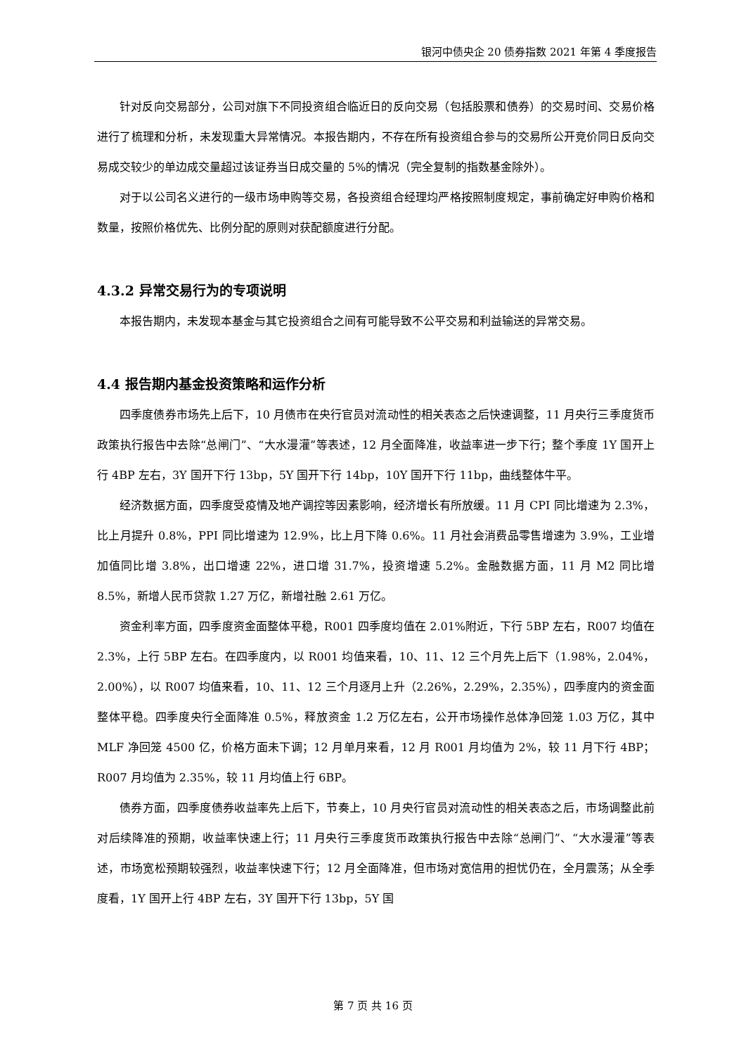银河中债央企 20 债券指数 2021 年第 4 季度报告
针对反向交易部分，公司对旗下不同投资组合临近日的反向交易（包括股票和债券）的交易时间、交易价格进行了梳理和分析，未发现重大异常情况。本报告期内，不存在所有投资组合参与的交易所公开竞价同日反向交易成交较少的单边成交量超过该证券当日成交量的 5%的情况（完全复制的指数基金除外）。
对于以公司名义进行的一级市场申购等交易，各投资组合经理均严格按照制度规定，事前确定好申购价格和数量，按照价格优先、比例分配的原则对获配额度进行分配。
4.3.2 异常交易行为的专项说明
本报告期内，未发现本基金与其它投资组合之间有可能导致不公平交易和利益输送的异常交易。
4.4 报告期内基金投资策略和运作分析
四季度债券市场先上后下，10 月债市在央行官员对流动性的相关表态之后快速调整，11 月央行三季度货币政策执行报告中去除“总闸门”、“大水漫灌”等表述，12 月全面降准，收益率进一步下行；整个季度 1Y 国开上行 4BP 左右，3Y 国开下行 13bp，5Y 国开下行 14bp，10Y 国开下行 11bp，曲线整体牛平。
经济数据方面，四季度受疫情及地产调控等因素影响，经济增长有所放缓。11 月 CPI 同比增速为 2.3%，比上月提升 0.8%，PPI 同比增速为 12.9%，比上月下降 0.6%。11 月社会消费品零售增速为 3.9%，工业增加值同比增 3.8%，出口增速 22%，进口增 31.7%，投资增速 5.2%。金融数据方面，11 月 M2 同比增 8.5%，新增人民币贷款 1.27 万亿，新增社融 2.61 万亿。
资金利率方面，四季度资金面整体平稳，R001 四季度均值在 2.01%附近，下行 5BP 左右，R007 均值在 2.3%，上行 5BP 左右。在四季度内，以 R001 均值来看，10、11、12 三个月先上后下（1.98%，2.04%，2.00%），以 R007 均值来看，10、11、12 三个月逐月上升（2.26%，2.29%，2.35%），四季度内的资金面整体平稳。四季度央行全面降准 0.5%，释放资金 1.2 万亿左右，公开市场操作总体净回笼 1.03 万亿，其中 MLF 净回笼 4500 亿，价格方面未下调；12 月单月来看，12 月 R001 月均值为 2%，较 11 月下行 4BP；R007 月均值为 2.35%，较 11 月均值上行 6BP。
债券方面，四季度债券收益率先上后下，节奏上，10 月央行官员对流动性的相关表态之后，市场调整此前对后续降准的预期，收益率快速上行；11 月央行三季度货币政策执行报告中去除“总闸门”、“大水漫灌”等表述，市场宽松预期较强烈，收益率快速下行；12 月全面降准，但市场对宽信用的担忧仍在，全月震荡；从全季度看，1Y 国开上行 4BP 左右，3Y 国开下行 13bp，5Y 国
第 7 页 共 16 页